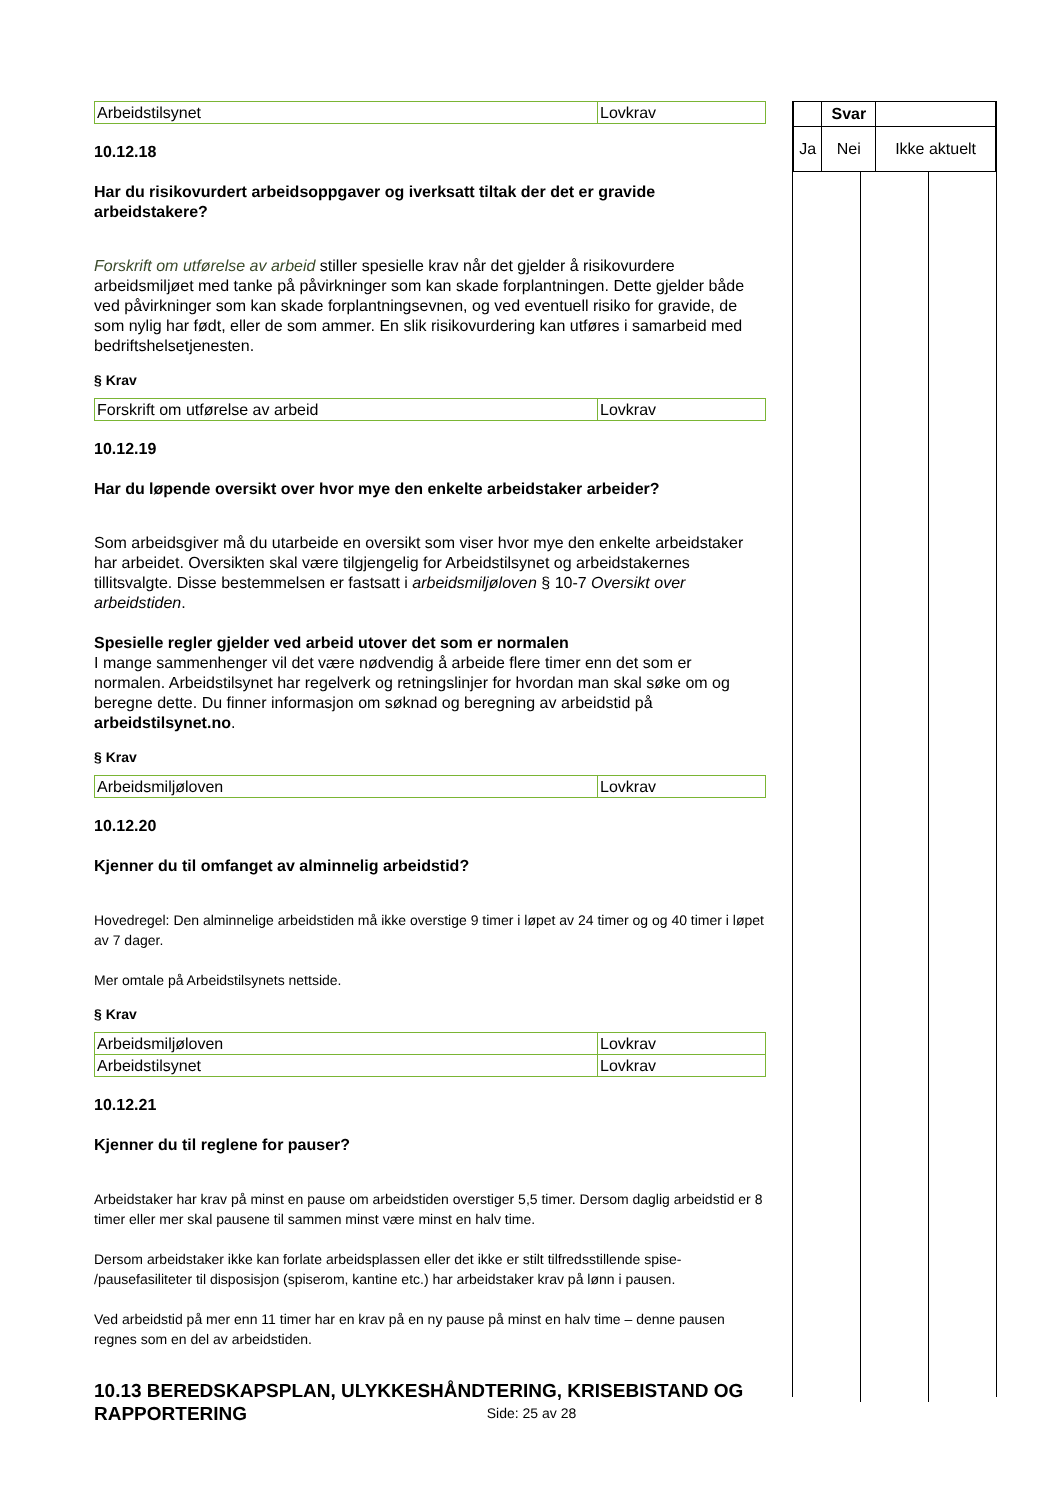| Arbeidstilsynet | Lovkrav |
10.12.18
Har du risikovurdert arbeidsoppgaver og iverksatt tiltak der det er gravide arbeidstakere?
Forskrift om utførelse av arbeid stiller spesielle krav når det gjelder å risikovurdere arbeidsmiljøet med tanke på påvirkninger som kan skade forplantningen. Dette gjelder både ved påvirkninger som kan skade forplantningsevnen, og ved eventuell risiko for gravide, de som nylig har født, eller de som ammer. En slik risikovurdering kan utføres i samarbeid med bedriftshelsetjenesten.
§ Krav
| Forskrift om utførelse av arbeid | Lovkrav |
10.12.19
Har du løpende oversikt over hvor mye den enkelte arbeidstaker arbeider?
Som arbeidsgiver må du utarbeide en oversikt som viser hvor mye den enkelte arbeidstaker har arbeidet. Oversikten skal være tilgjengelig for Arbeidstilsynet og arbeidstakernes tillitsvalgte. Disse bestemmelsen er fastsatt i arbeidsmiljøloven § 10-7 Oversikt over arbeidstiden.
Spesielle regler gjelder ved arbeid utover det som er normalen
I mange sammenhenger vil det være nødvendig å arbeide flere timer enn det som er normalen. Arbeidstilsynet har regelverk og retningslinjer for hvordan man skal søke om og beregne dette. Du finner informasjon om søknad og beregning av arbeidstid på arbeidstilsynet.no.
§ Krav
| Arbeidsmiljøloven | Lovkrav |
10.12.20
Kjenner du til omfanget av alminnelig arbeidstid?
Hovedregel: Den alminnelige arbeidstiden må ikke overstige 9 timer i løpet av 24 timer og og 40 timer i løpet av 7 dager.
Mer omtale på Arbeidstilsynets nettside.
§ Krav
| Arbeidsmiljøloven | Lovkrav |
| Arbeidstilsynet | Lovkrav |
10.12.21
Kjenner du til reglene for pauser?
Arbeidstaker har krav på minst en pause om arbeidstiden overstiger 5,5 timer. Dersom daglig arbeidstid er 8 timer eller mer skal pausene til sammen minst være minst en halv time.
Dersom arbeidstaker ikke kan forlate arbeidsplassen eller det ikke er stilt tilfredsstillende spise- /pausefasiliteter til disposisjon (spiserom, kantine etc.) har arbeidstaker krav på lønn i pausen.
Ved arbeidstid på mer enn 11 timer har en krav på en ny pause på minst en halv time – denne pausen regnes som en del av arbeidstiden.
10.13 BEREDSKAPSPLAN, ULYKKESHÅNDTERING, KRISEBISTAND OG RAPPORTERING
| | Svar | |
| Ja | Nei | Ikke aktuelt |
Side: 25 av 28